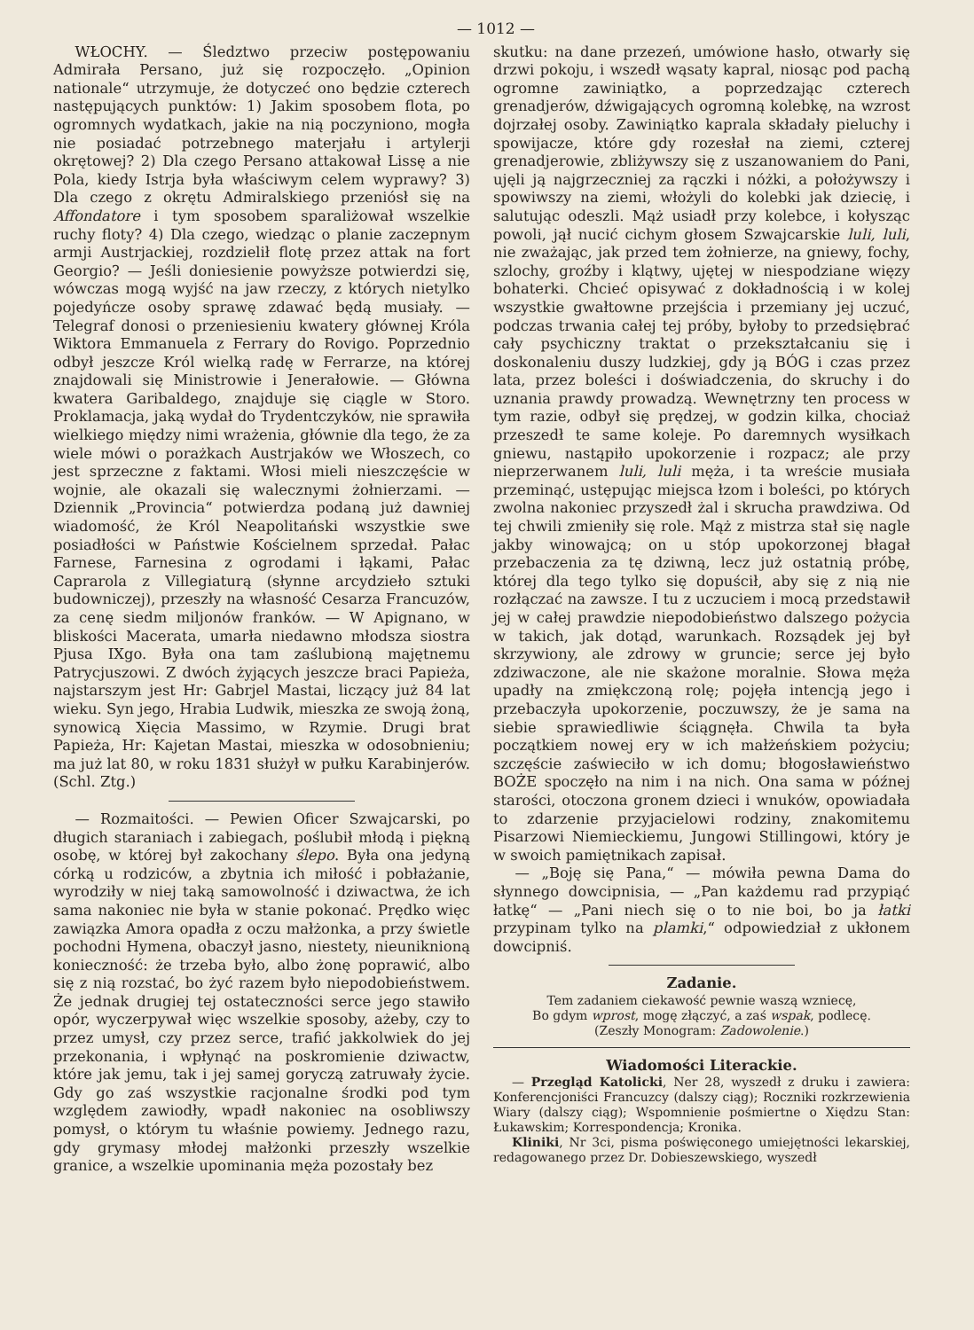— 1012 —
WŁOCHY. — Śledztwo przeciw postępowaniu Admirała Persano, już się rozpoczęło. „Opinion nationale“ utrzymuje, że dotyczeć ono będzie czterech następujących punktów: 1) Jakim sposobem flota, po ogromnych wydatkach, jakie na nią poczyniono, mogła nie posiadać potrzebnego materjału i artylerji okrętowej? 2) Dla czego Persano attakował Lissę a nie Pola, kiedy Istrja była właściwym celem wyprawy? 3) Dla czego z okrętu Admiralskiego przeniósł się na Affondatore i tym sposobem sparaliżował wszelkie ruchy floty? 4) Dla czego, wiedząc o planie zaczepnym armji Austrjackiej, rozdzielił flotę przez attak na fort Georgio? — Jeśli doniesienie powyższe potwierdzi się, wówczas mogą wyjść na jaw rzeczy, z których nietylko pojedyńcze osoby sprawę zdawać będą musiały. — Telegraf donosi o przeniesieniu kwatery głównej Króla Wiktora Emmanuela z Ferrary do Rovigo. Poprzednio odbył jeszcze Król wielką radę w Ferrarze, na której znajdowali się Ministrowie i Jenerałowie. — Główna kwatera Garibaldego, znajduje się ciągle w Storo. Proklamacja, jaką wydał do Trydentczyków, nie sprawiła wielkiego między nimi wrażenia, głównie dla tego, że za wiele mówi o porażkach Austrjaków we Włoszech, co jest sprzeczne z faktami. Włosi mieli nieszczęście w wojnie, ale okazali się walecznymi żołnierzami. — Dziennik „Provincia“ potwierdza podaną już dawniej wiadomość, że Król Neapolitański wszystkie swe posiadłości w Państwie Kościelnem sprzedał. Pałac Farnese, Farnesina z ogrodami i łąkami, Pałac Caprarola z Villegiaturą (słynne arcydzieło sztuki budowniczej), przeszły na własność Cesarza Francuzów, za cenę siedm miljonów franków. — W Apignano, w bliskości Macerata, umarła niedawno młodsza siostra Pjusa IXgo. Była ona tam zaślubioną majętnemu Patrycjuszowi. Z dwóch żyjących jeszcze braci Papieża, najstarszym jest Hr: Gabrjel Mastai, liczący już 84 lat wieku. Syn jego, Hrabia Ludwik, mieszka ze swoją żoną, synowicą Xięcia Massimo, w Rzymie. Drugi brat Papieża, Hr: Kajetan Mastai, mieszka w odosobnieniu; ma już lat 80, w roku 1831 służył w pułku Karabinjerów. (Schl. Ztg.)
— Rozmaitości. — Pewien Oficer Szwajcarski, po długich staraniach i zabiegach, poślubił młodą i piękną osobę, w której był zakochany ślepo. Była ona jedyną córką u rodziców, a zbytnia ich miłość i pobłażanie, wyrodziły w niej taką samowolność i dziwactwa, że ich sama nakoniec nie była w stanie pokonać. Prędko więc zawiązka Amora opadła z oczu małżonka, a przy świetle pochodni Hymena, obaczył jasno, niestety, nieuniknioną konieczność: że trzeba było, albo żonę poprawić, albo się z nią rozstać, bo żyć razem było niepodobieństwem. Że jednak drugiej tej ostateczności serce jego stawiło opór, wyczerpywał więc wszelkie sposoby, ażeby, czy to przez umysł, czy przez serce, trafić jakkolwiek do jej przekonania, i wpłynąć na poskromienie dziwactw, które jak jemu, tak i jej samej goryczą zatruwały życie. Gdy go zaś wszystkie racjonalne środki pod tym względem zawiodły, wpadł nakoniec na osobliwszy pomysł, o którym tu właśnie powiemy. Jednego razu, gdy grymasy młodej małżonki przeszły wszelkie granice, a wszelkie upominania męża pozostały bez
skutku: na dane przezeń, umówione hasło, otwarły się drzwi pokoju, i wszedł wąsaty kapral, niosąc pod pachą ogromne zawiniątko, a poprzedzając czterech grenadjerów, dźwigających ogromną kolebkę, na wzrost dojrzałej osoby. Zawiniątko kaprala składały pieluchy i spowijacze, które gdy rozesłał na ziemi, czterej grenadjerowie, zbliżywszy się z uszanowaniem do Pani, ujęli ją najgrzeczniej za rączki i nóżki, a położywszy i spowiwszy na ziemi, włożyli do kolebki jak dziecię, i salutując odeszli. Mąż usiadł przy kolebce, i kołysząc powoli, jął nucić cichym głosem Szwajcarskie luli, luli, nie zważając, jak przed tem żołnierze, na gniewy, fochy, szlochy, groźby i klątwy, ujętej w niespodziane więzy bohaterki. Chcieć opisywać z dokładnością i w kolej wszystkie gwałtowne przejścia i przemiany jej uczuć, podczas trwania całej tej próby, byłoby to przedsiębrać cały psychiczny traktat o przekształcaniu się i doskonaleniu duszy ludzkiej, gdy ją BÓG i czas przez lata, przez boleści i doświadczenia, do skruchy i do uznania prawdy prowadzą. Wewnętrzny ten process w tym razie, odbył się prędzej, w godzin kilka, chociaż przeszedł te same koleje. Po daremnych wysiłkach gniewu, nastąpiło upokorzenie i rozpacz; ale przy nieprzerwanem luli, luli męża, i ta wreście musiała przeminąć, ustępując miejsca łzom i boleści, po których zwolna nakoniec przyszedł żal i skrucha prawdziwa. Od tej chwili zmieniły się role. Mąż z mistrza stał się nagle jakby winowajcą; on u stóp upokorzonej błagał przebaczenia za tę dziwną, lecz już ostatnią próbę, której dla tego tylko się dopuścił, aby się z nią nie rozłączać na zawsze. I tu z uczuciem i mocą przedstawił jej w całej prawdzie niepodobieństwo dalszego pożycia w takich, jak dotąd, warunkach. Rozsądek jej był skrzywiony, ale zdrowy w gruncie; serce jej było zdziwaczone, ale nie skażone moralnie. Słowa męża upadły na zmiękczoną rolę; pojęła intencją jego i przebaczyła upokorzenie, poczuwszy, że je sama na siebie sprawiedliwie ściągnęła. Chwila ta była początkiem nowej ery w ich małżeńskiem pożyciu; szczęście zaświeciło w ich domu; błogosławieństwo BOŻE spoczęło na nim i na nich. Ona sama w późnej starości, otoczona gronem dzieci i wnuków, opowiadała to zdarzenie przyjacielowi rodziny, znakomitemu Pisarzowi Niemieckiemu, Jungowi Stillingowi, który je w swoich pamiętnikach zapisał.
— „Boję się Pana,“ — mówiła pewna Dama do słynnego dowcipnisia, — „Pan każdemu rad przypiąć łatkę“ — „Pani niech się o to nie boi, bo ja łatki przypinam tylko na plamki,“ odpowiedział z ukłonem dowcipniś.
Zadanie.
Tem zadaniem ciekawość pewnie waszą wzniecę,
Bo gdym wprost, mogę złączyć, a zaś wspak, podlecę.
(Zeszły Monogram: Zadowolenie.)
Wiadomości Literackie.
— Przegląd Katolicki, Ner 28, wyszedł z druku i zawiera: Konferencjoniści Francuzcy (dalszy ciąg); Roczniki rozkrzewienia Wiary (dalszy ciąg); Wspomnienie pośmiertne o Xiędzu Stan: Łukawskim; Korrespondencja; Kronika.
Kliniki, Nr 3ci, pisma poświęconego umiejętności lekarskiej, redagowanego przez Dr. Dobieszewskiego, wyszedł